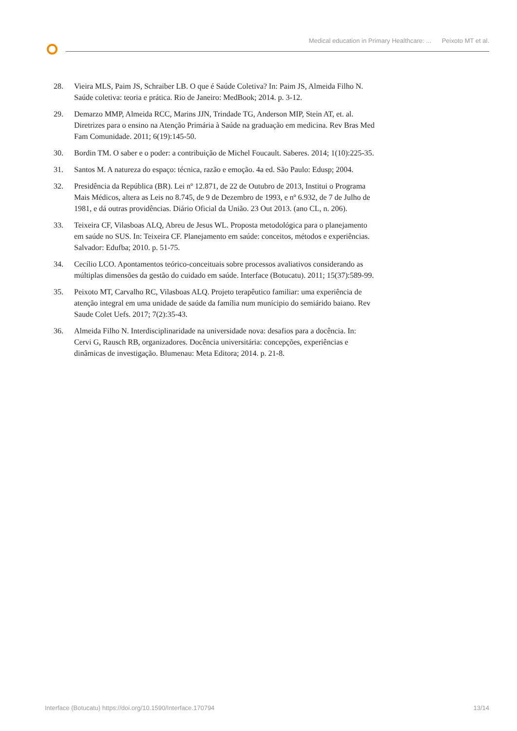Medical education in Primary Healthcare: ... Peixoto MT et al.
28. Vieira MLS, Paim JS, Schraiber LB. O que é Saúde Coletiva? In: Paim JS, Almeida Filho N. Saúde coletiva: teoria e prática. Rio de Janeiro: MedBook; 2014. p. 3-12.
29. Demarzo MMP, Almeida RCC, Marins JJN, Trindade TG, Anderson MIP, Stein AT, et. al. Diretrizes para o ensino na Atenção Primária à Saúde na graduação em medicina. Rev Bras Med Fam Comunidade. 2011; 6(19):145-50.
30. Bordin TM. O saber e o poder: a contribuição de Michel Foucault. Saberes. 2014; 1(10):225-35.
31. Santos M. A natureza do espaço: técnica, razão e emoção. 4a ed. São Paulo: Edusp; 2004.
32. Presidência da República (BR). Lei nº 12.871, de 22 de Outubro de 2013, Institui o Programa Mais Médicos, altera as Leis no 8.745, de 9 de Dezembro de 1993, e nº 6.932, de 7 de Julho de 1981, e dá outras providências. Diário Oficial da União. 23 Out 2013. (ano CL, n. 206).
33. Teixeira CF, Vilasboas ALQ, Abreu de Jesus WL. Proposta metodológica para o planejamento em saúde no SUS. In: Teixeira CF. Planejamento em saúde: conceitos, métodos e experiências. Salvador: Edufba; 2010. p. 51-75.
34. Cecílio LCO. Apontamentos teórico-conceituais sobre processos avaliativos considerando as múltiplas dimensões da gestão do cuidado em saúde. Interface (Botucatu). 2011; 15(37):589-99.
35. Peixoto MT, Carvalho RC, Vilasboas ALQ. Projeto terapêutico familiar: uma experiência de atenção integral em uma unidade de saúde da família num munícipio do semiárido baiano. Rev Saude Colet Uefs. 2017; 7(2):35-43.
36. Almeida Filho N. Interdisciplinaridade na universidade nova: desafios para a docência. In: Cervi G, Rausch RB, organizadores. Docência universitária: concepções, experiências e dinâmicas de investigação. Blumenau: Meta Editora; 2014. p. 21-8.
Interface (Botucatu) https://doi.org/10.1590/Interface.170794
13/14